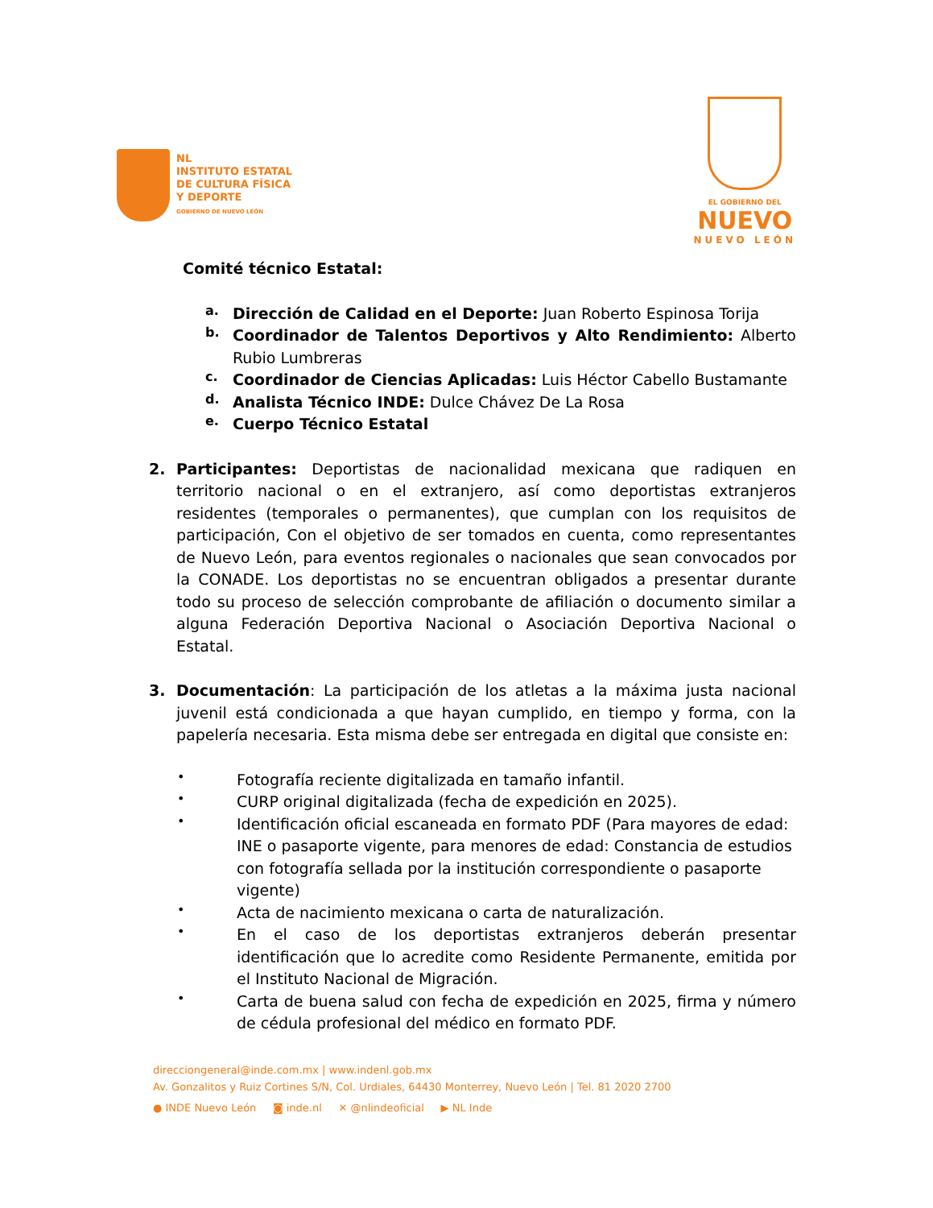NL
INSTITUTO ESTATAL
DE CULTURA FÍSICA
Y DEPORTE
GOBIERNO DE NUEVO LEÓN
EL GOBIERNO DEL
NUEVO
NUEVO LEÓN
Comité técnico Estatal:
a.
Dirección de Calidad en el Deporte: Juan Roberto Espinosa Torija
b.
Coordinador de Talentos Deportivos y Alto Rendimiento: Alberto Rubio Lumbreras
c.
Coordinador de Ciencias Aplicadas: Luis Héctor Cabello Bustamante
d.
Analista Técnico INDE: Dulce Chávez De La Rosa
e.
Cuerpo Técnico Estatal
2. Participantes: Deportistas de nacionalidad mexicana que radiquen en territorio nacional o en el extranjero, así como deportistas extranjeros residentes (temporales o permanentes), que cumplan con los requisitos de participación, Con el objetivo de ser tomados en cuenta, como representantes de Nuevo León, para eventos regionales o nacionales que sean convocados por la CONADE. Los deportistas no se encuentran obligados a presentar durante todo su proceso de selección comprobante de afiliación o documento similar a alguna Federación Deportiva Nacional o Asociación Deportiva Nacional o Estatal.
3. Documentación: La participación de los atletas a la máxima justa nacional juvenil está condicionada a que hayan cumplido, en tiempo y forma, con la papelería necesaria. Esta misma debe ser entregada en digital que consiste en:
•
Fotografía reciente digitalizada en tamaño infantil.
•
CURP original digitalizada (fecha de expedición en 2025).
•
Identificación oficial escaneada en formato PDF (Para mayores de edad: INE o pasaporte vigente, para menores de edad: Constancia de estudios con fotografía sellada por la institución correspondiente o pasaporte vigente)
•
Acta de nacimiento mexicana o carta de naturalización.
•
En el caso de los deportistas extranjeros deberán presentar identificación que lo acredite como Residente Permanente, emitida por el Instituto Nacional de Migración.
•
Carta de buena salud con fecha de expedición en 2025, firma y número de cédula profesional del médico en formato PDF.
direcciongeneral@inde.com.mx | www.indenl.gob.mx
Av. Gonzalitos y Ruiz Cortines S/N, Col. Urdiales, 64430 Monterrey, Nuevo León | Tel. 81 2020 2700
● INDE Nuevo León ◙ inde.nl ✕ @nlindeoficial ▶ NL Inde